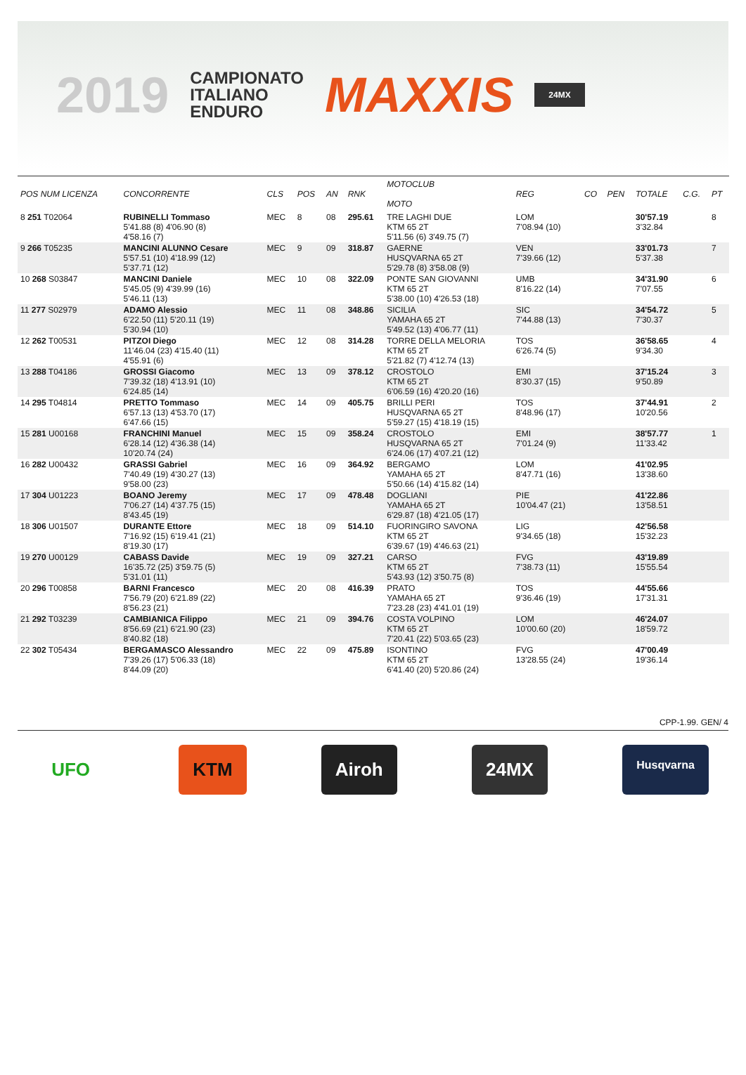2019
CAMPIONATO
ITALIANO
ENDURO
MAXXIS
24MX
| POS NUM LICENZA | CONCORRENTE | CLS | POS | AN | RNK | MOTOCLUB MOTO | REG | CO | PEN | TOTALE | C.G. | PT |
| --- | --- | --- | --- | --- | --- | --- | --- | --- | --- | --- | --- | --- |
| 8 251 T02064 | RUBINELLI Tommaso 5'41.88 (8) 4'06.90 (8) 4'58.16 (7) | MEC | 8 | 08 | 295.61 | TRE LAGHI DUE KTM 65 2T 5'11.56 (6) 3'49.75 (7) | LOM 7'08.94 (10) | | | 30'57.19 3'32.84 | | 8 |
| 9 266 T05235 | MANCINI ALUNNO Cesare 5'57.51 (10) 4'18.99 (12) 5'37.71 (12) | MEC | 9 | 09 | 318.87 | GAERNE HUSQVARNA 65 2T 5'29.78 (8) 3'58.08 (9) | VEN 7'39.66 (12) | | | 33'01.73 5'37.38 | | 7 |
| 10 268 S03847 | MANCINI Daniele 5'45.05 (9) 4'39.99 (16) 5'46.11 (13) | MEC | 10 | 08 | 322.09 | PONTE SAN GIOVANNI KTM 65 2T 5'38.00 (10) 4'26.53 (18) | UMB 8'16.22 (14) | | | 34'31.90 7'07.55 | | 6 |
| 11 277 S02979 | ADAMO Alessio 6'22.50 (11) 5'20.11 (19) 5'30.94 (10) | MEC | 11 | 08 | 348.86 | SICILIA YAMAHA 65 2T 5'49.52 (13) 4'06.77 (11) | SIC 7'44.88 (13) | | | 34'54.72 7'30.37 | | 5 |
| 12 262 T00531 | PITZOI Diego 11'46.04 (23) 4'15.40 (11) 4'55.91 (6) | MEC | 12 | 08 | 314.28 | TORRE DELLA MELORIA KTM 65 2T 5'21.82 (7) 4'12.74 (13) | TOS 6'26.74 (5) | | | 36'58.65 9'34.30 | | 4 |
| 13 288 T04186 | GROSSI Giacomo 7'39.32 (18) 4'13.91 (10) 6'24.85 (14) | MEC | 13 | 09 | 378.12 | CROSTOLO KTM 65 2T 6'06.59 (16) 4'20.20 (16) | EMI 8'30.37 (15) | | | 37'15.24 9'50.89 | | 3 |
| 14 295 T04814 | PRETTO Tommaso 6'57.13 (13) 4'53.70 (17) 6'47.66 (15) | MEC | 14 | 09 | 405.75 | BRILLI PERI HUSQVARNA 65 2T 5'59.27 (15) 4'18.19 (15) | TOS 8'48.96 (17) | | | 37'44.91 10'20.56 | | 2 |
| 15 281 U00168 | FRANCHINI Manuel 6'28.14 (12) 4'36.38 (14) 10'20.74 (24) | MEC | 15 | 09 | 358.24 | CROSTOLO HUSQVARNA 65 2T 6'24.06 (17) 4'07.21 (12) | EMI 7'01.24 (9) | | | 38'57.77 11'33.42 | | 1 |
| 16 282 U00432 | GRASSI Gabriel 7'40.49 (19) 4'30.27 (13) 9'58.00 (23) | MEC | 16 | 09 | 364.92 | BERGAMO YAMAHA 65 2T 5'50.66 (14) 4'15.82 (14) | LOM 8'47.71 (16) | | | 41'02.95 13'38.60 | | |
| 17 304 U01223 | BOANO Jeremy 7'06.27 (14) 4'37.75 (15) 8'43.45 (19) | MEC | 17 | 09 | 478.48 | DOGLIANI YAMAHA 65 2T 6'29.87 (18) 4'21.05 (17) | PIE 10'04.47 (21) | | | 41'22.86 13'58.51 | | |
| 18 306 U01507 | DURANTE Ettore 7'16.92 (15) 6'19.41 (21) 8'19.30 (17) | MEC | 18 | 09 | 514.10 | FUORINGIRO SAVONA KTM 65 2T 6'39.67 (19) 4'46.63 (21) | LIG 9'34.65 (18) | | | 42'56.58 15'32.23 | | |
| 19 270 U00129 | CABASS Davide 16'35.72 (25) 3'59.75 (5) 5'31.01 (11) | MEC | 19 | 09 | 327.21 | CARSO KTM 65 2T 5'43.93 (12) 3'50.75 (8) | FVG 7'38.73 (11) | | | 43'19.89 15'55.54 | | |
| 20 296 T00858 | BARNI Francesco 7'56.79 (20) 6'21.89 (22) 8'56.23 (21) | MEC | 20 | 08 | 416.39 | PRATO YAMAHA 65 2T 7'23.28 (23) 4'41.01 (19) | TOS 9'36.46 (19) | | | 44'55.66 17'31.31 | | |
| 21 292 T03239 | CAMBIANICA Filippo 8'56.69 (21) 6'21.90 (23) 8'40.82 (18) | MEC | 21 | 09 | 394.76 | COSTA VOLPINO KTM 65 2T 7'20.41 (22) 5'03.65 (23) | LOM 10'00.60 (20) | | | 46'24.07 18'59.72 | | |
| 22 302 T05434 | BERGAMASCO Alessandro 7'39.26 (17) 5'06.33 (18) 8'44.09 (20) | MEC | 22 | 09 | 475.89 | ISONTINO KTM 65 2T 6'41.40 (20) 5'20.86 (24) | FVG 13'28.55 (24) | | | 47'00.49 19'36.14 | | |
CPP-1.99. GEN/ 4
UFO KTM Airoh 24MX
Husqvarna